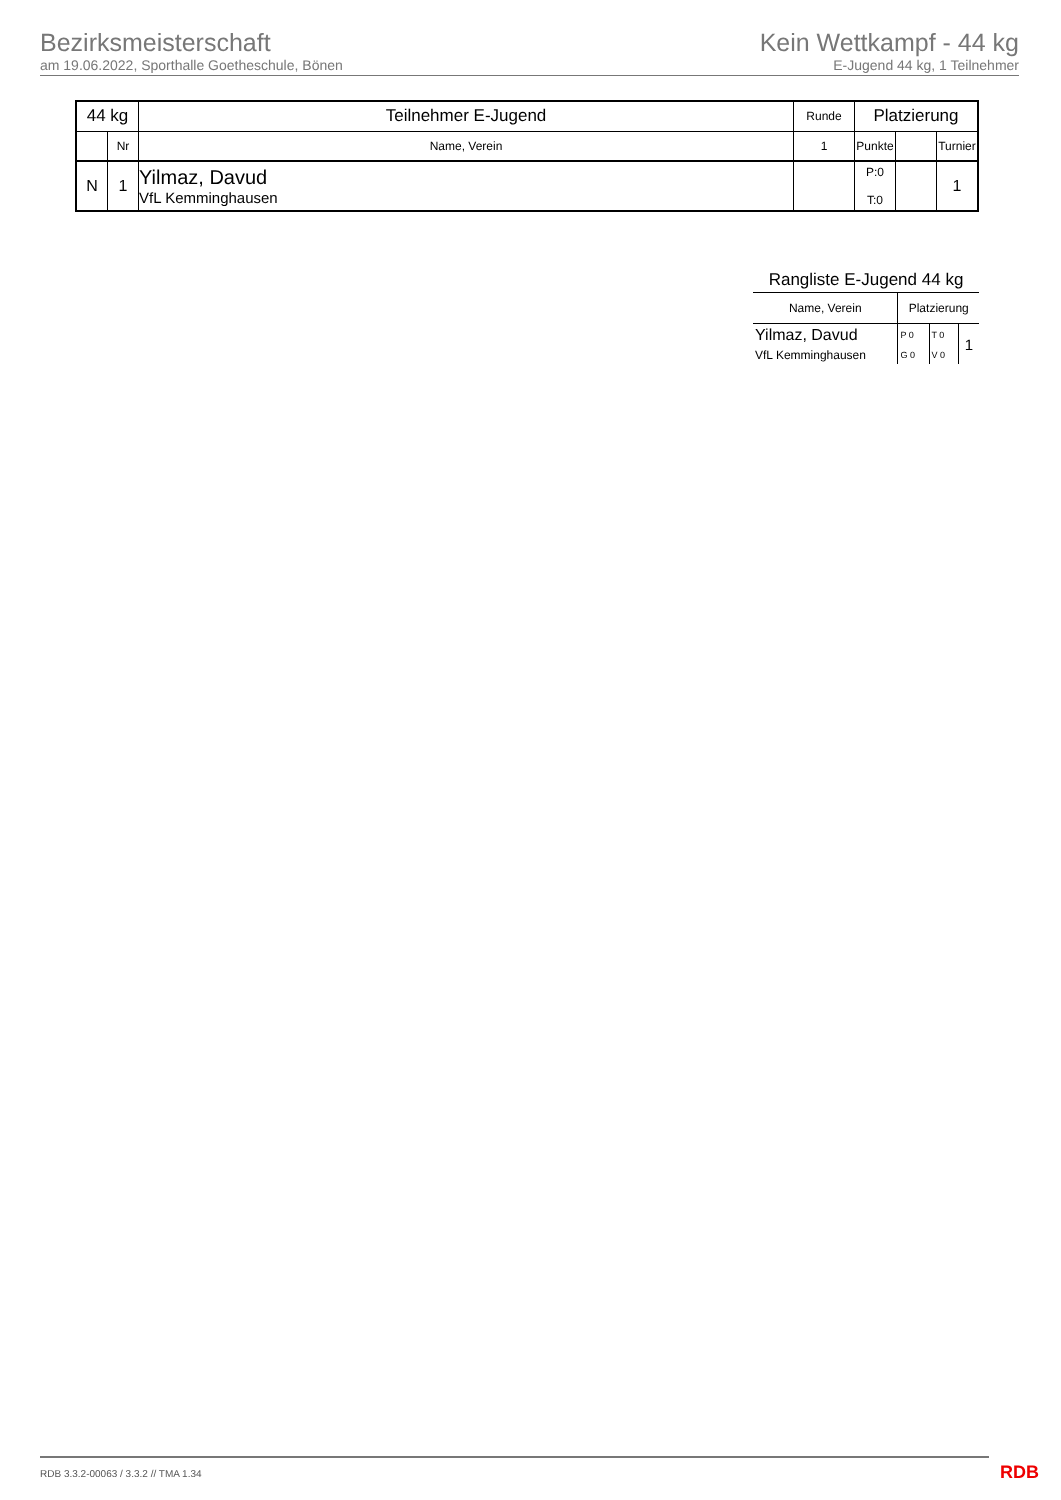Bezirksmeisterschaft
am 19.06.2022, Sporthalle Goetheschule, Bönen
Kein Wettkampf - 44 kg
E-Jugend 44 kg, 1 Teilnehmer
| 44 kg | | Teilnehmer E-Jugend | Runde | Platzierung | | |
| | Nr | Name, Verein | 1 | Punkte | | Turnier |
| N | 1 | Yilmaz, Davud VfL Kemminghausen | | P:0 T:0 | | 1 |
Rangliste E-Jugend 44 kg
| Name, Verein | Platzierung | | |
| Yilmaz, Davud | P 0 | T 0 | 1 |
| VfL Kemminghausen | G 0 | V 0 | |
RDB 3.3.2-00063 / 3.3.2 // TMA 1.34
RDB